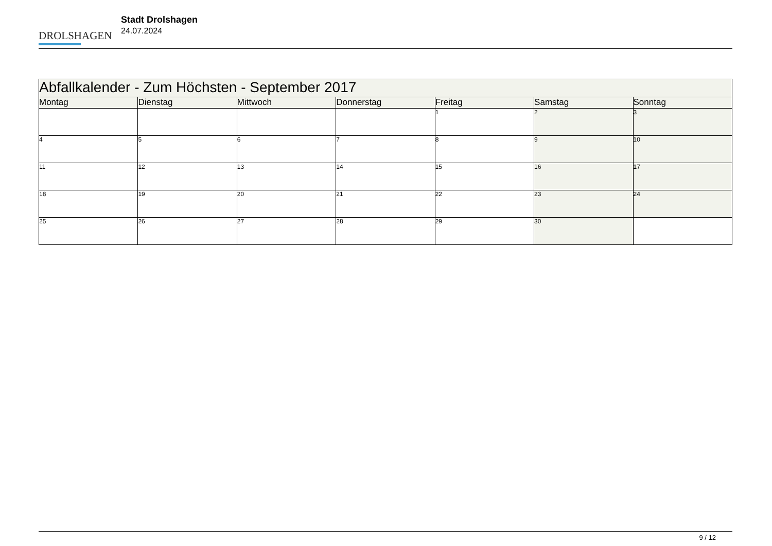DROLSHAGEN
Stadt Drolshagen
24.07.2024
| Abfallkalender - Zum Höchsten - September 2017 | | | | | | |
| Montag | Dienstag | Mittwoch | Donnerstag | Freitag | Samstag | Sonntag |
| | | | | 1 | 2 | 3 |
| 4 | 5 | 6 | 7 | 8 | 9 | 10 |
| 11 | 12 | 13 | 14 | 15 | 16 | 17 |
| 18 | 19 | 20 | 21 | 22 | 23 | 24 |
| 25 | 26 | 27 | 28 | 29 | 30 | |
9 / 12